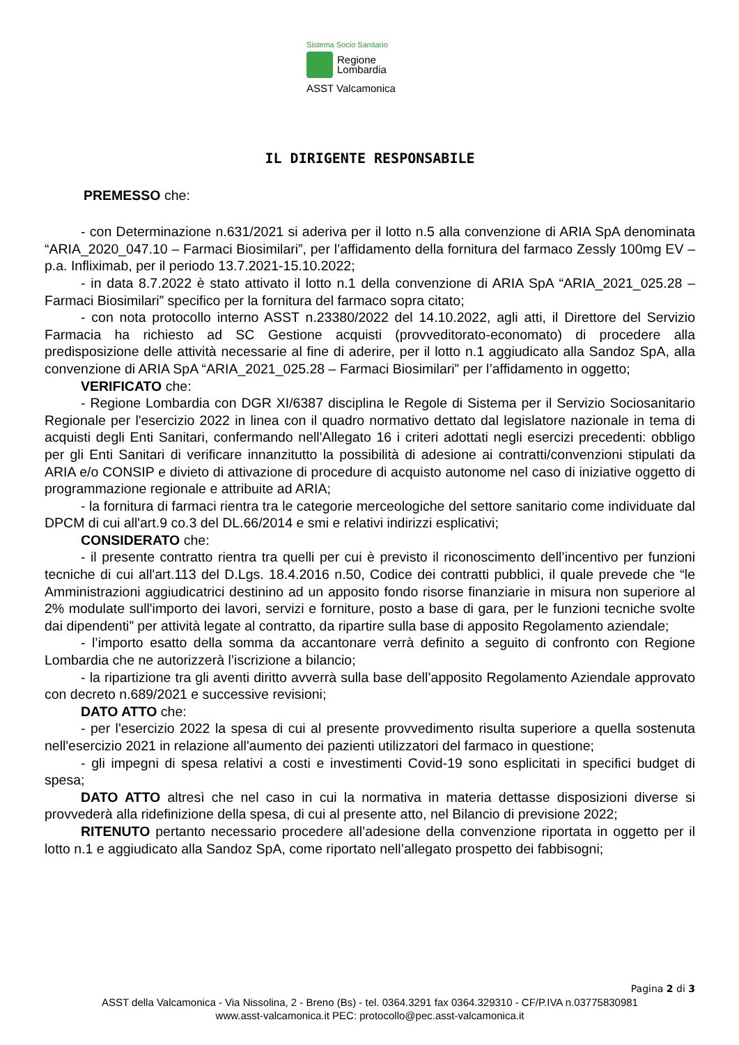Sistema Socio Sanitario
Regione
Lombardia
ASST Valcamonica
IL DIRIGENTE RESPONSABILE
PREMESSO che:
- con Determinazione n.631/2021 si aderiva per il lotto n.5 alla convenzione di ARIA SpA denominata “ARIA_2020_047.10 – Farmaci Biosimilari”, per l’affidamento della fornitura del farmaco Zessly 100mg EV – p.a. Infliximab, per il periodo 13.7.2021-15.10.2022;
- in data 8.7.2022 è stato attivato il lotto n.1 della convenzione di ARIA SpA “ARIA_2021_025.28 – Farmaci Biosimilari” specifico per la fornitura del farmaco sopra citato;
- con nota protocollo interno ASST n.23380/2022 del 14.10.2022, agli atti, il Direttore del Servizio Farmacia ha richiesto ad SC Gestione acquisti (provveditorato-economato) di procedere alla predisposizione delle attività necessarie al fine di aderire, per il lotto n.1 aggiudicato alla Sandoz SpA, alla convenzione di ARIA SpA “ARIA_2021_025.28 – Farmaci Biosimilari” per l’affidamento in oggetto;
VERIFICATO che:
- Regione Lombardia con DGR XI/6387 disciplina le Regole di Sistema per il Servizio Sociosanitario Regionale per l'esercizio 2022 in linea con il quadro normativo dettato dal legislatore nazionale in tema di acquisti degli Enti Sanitari, confermando nell'Allegato 16 i criteri adottati negli esercizi precedenti: obbligo per gli Enti Sanitari di verificare innanzitutto la possibilità di adesione ai contratti/convenzioni stipulati da ARIA e/o CONSIP e divieto di attivazione di procedure di acquisto autonome nel caso di iniziative oggetto di programmazione regionale e attribuite ad ARIA;
- la fornitura di farmaci rientra tra le categorie merceologiche del settore sanitario come individuate dal DPCM di cui all'art.9 co.3 del DL.66/2014 e smi e relativi indirizzi esplicativi;
CONSIDERATO che:
- il presente contratto rientra tra quelli per cui è previsto il riconoscimento dell’incentivo per funzioni tecniche di cui all'art.113 del D.Lgs. 18.4.2016 n.50, Codice dei contratti pubblici, il quale prevede che “le Amministrazioni aggiudicatrici destinino ad un apposito fondo risorse finanziarie in misura non superiore al 2% modulate sull'importo dei lavori, servizi e forniture, posto a base di gara, per le funzioni tecniche svolte dai dipendenti” per attività legate al contratto, da ripartire sulla base di apposito Regolamento aziendale;
- l’importo esatto della somma da accantonare verrà definito a seguito di confronto con Regione Lombardia che ne autorizzerà l’iscrizione a bilancio;
- la ripartizione tra gli aventi diritto avverrà sulla base dell’apposito Regolamento Aziendale approvato con decreto n.689/2021 e successive revisioni;
DATO ATTO che:
- per l'esercizio 2022 la spesa di cui al presente provvedimento risulta superiore a quella sostenuta nell'esercizio 2021 in relazione all'aumento dei pazienti utilizzatori del farmaco in questione;
- gli impegni di spesa relativi a costi e investimenti Covid-19 sono esplicitati in specifici budget di spesa;
DATO ATTO altresì che nel caso in cui la normativa in materia dettasse disposizioni diverse si provvederà alla ridefinizione della spesa, di cui al presente atto, nel Bilancio di previsione 2022;
RITENUTO pertanto necessario procedere all’adesione della convenzione riportata in oggetto per il lotto n.1 e aggiudicato alla Sandoz SpA, come riportato nell’allegato prospetto dei fabbisogni;
Pagina 2 di 3
ASST della Valcamonica - Via Nissolina, 2 - Breno (Bs) - tel. 0364.3291 fax 0364.329310 - CF/P.IVA n.03775830981
www.asst-valcamonica.it PEC: protocollo@pec.asst-valcamonica.it